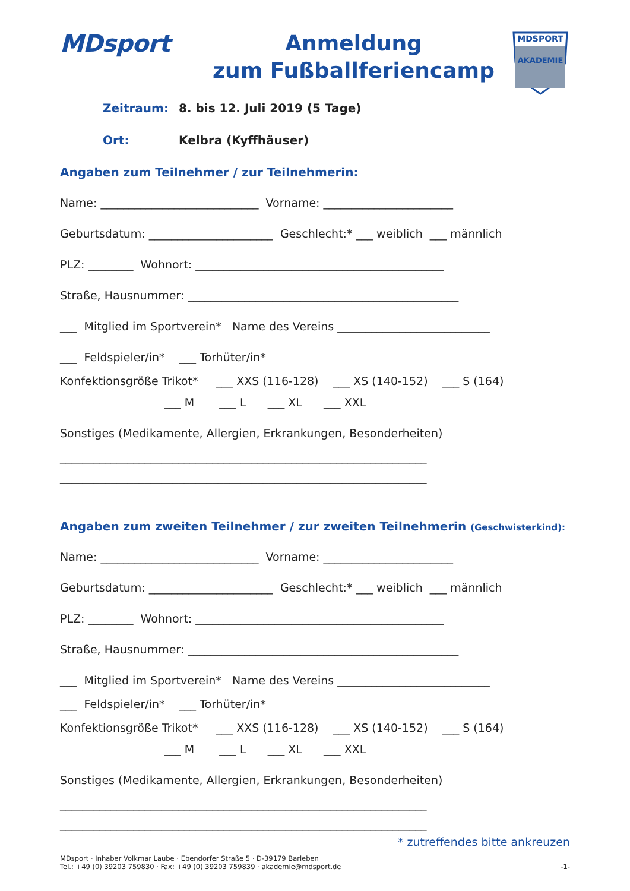MDsport
Anmeldung
zum Fußballferiencamp
MDSPORT
AKADEMIE
Zeitraum: 8. bis 12. Juli 2019 (5 Tage)
Ort: Kelbra (Kyffhäuser)
Angaben zum Teilnehmer / zur Teilnehmerin:
Name: ____________________________ Vorname: _______________________
Geburtsdatum: ______________________ Geschlecht:* ___ weiblich ___ männlich
PLZ: ________ Wohnort: ____________________________________________
Straße, Hausnummer: ________________________________________________
___ Mitglied im Sportverein* Name des Vereins ___________________________
___ Feldspieler/in* ___ Torhüter/in*
Konfektionsgröße Trikot* ___ XXS (116-128) ___ XS (140-152) ___ S (164)
___ M ___ L ___ XL ___ XXL
Sonstiges (Medikamente, Allergien, Erkrankungen, Besonderheiten)
_________________________________________________________________
_________________________________________________________________
Angaben zum zweiten Teilnehmer / zur zweiten Teilnehmerin (Geschwisterkind):
Name: ____________________________ Vorname: _______________________
Geburtsdatum: ______________________ Geschlecht:* ___ weiblich ___ männlich
PLZ: ________ Wohnort: ____________________________________________
Straße, Hausnummer: ________________________________________________
___ Mitglied im Sportverein* Name des Vereins ___________________________
___ Feldspieler/in* ___ Torhüter/in*
Konfektionsgröße Trikot* ___ XXS (116-128) ___ XS (140-152) ___ S (164)
___ M ___ L ___ XL ___ XXL
Sonstiges (Medikamente, Allergien, Erkrankungen, Besonderheiten)
_________________________________________________________________
_________________________________________________________________
* zutreffendes bitte ankreuzen
MDsport · Inhaber Volkmar Laube · Ebendorfer Straße 5 · D-39179 Barleben
Tel.: +49 (0) 39203 759830 · Fax: +49 (0) 39203 759839 · akademie@mdsport.de
-1-